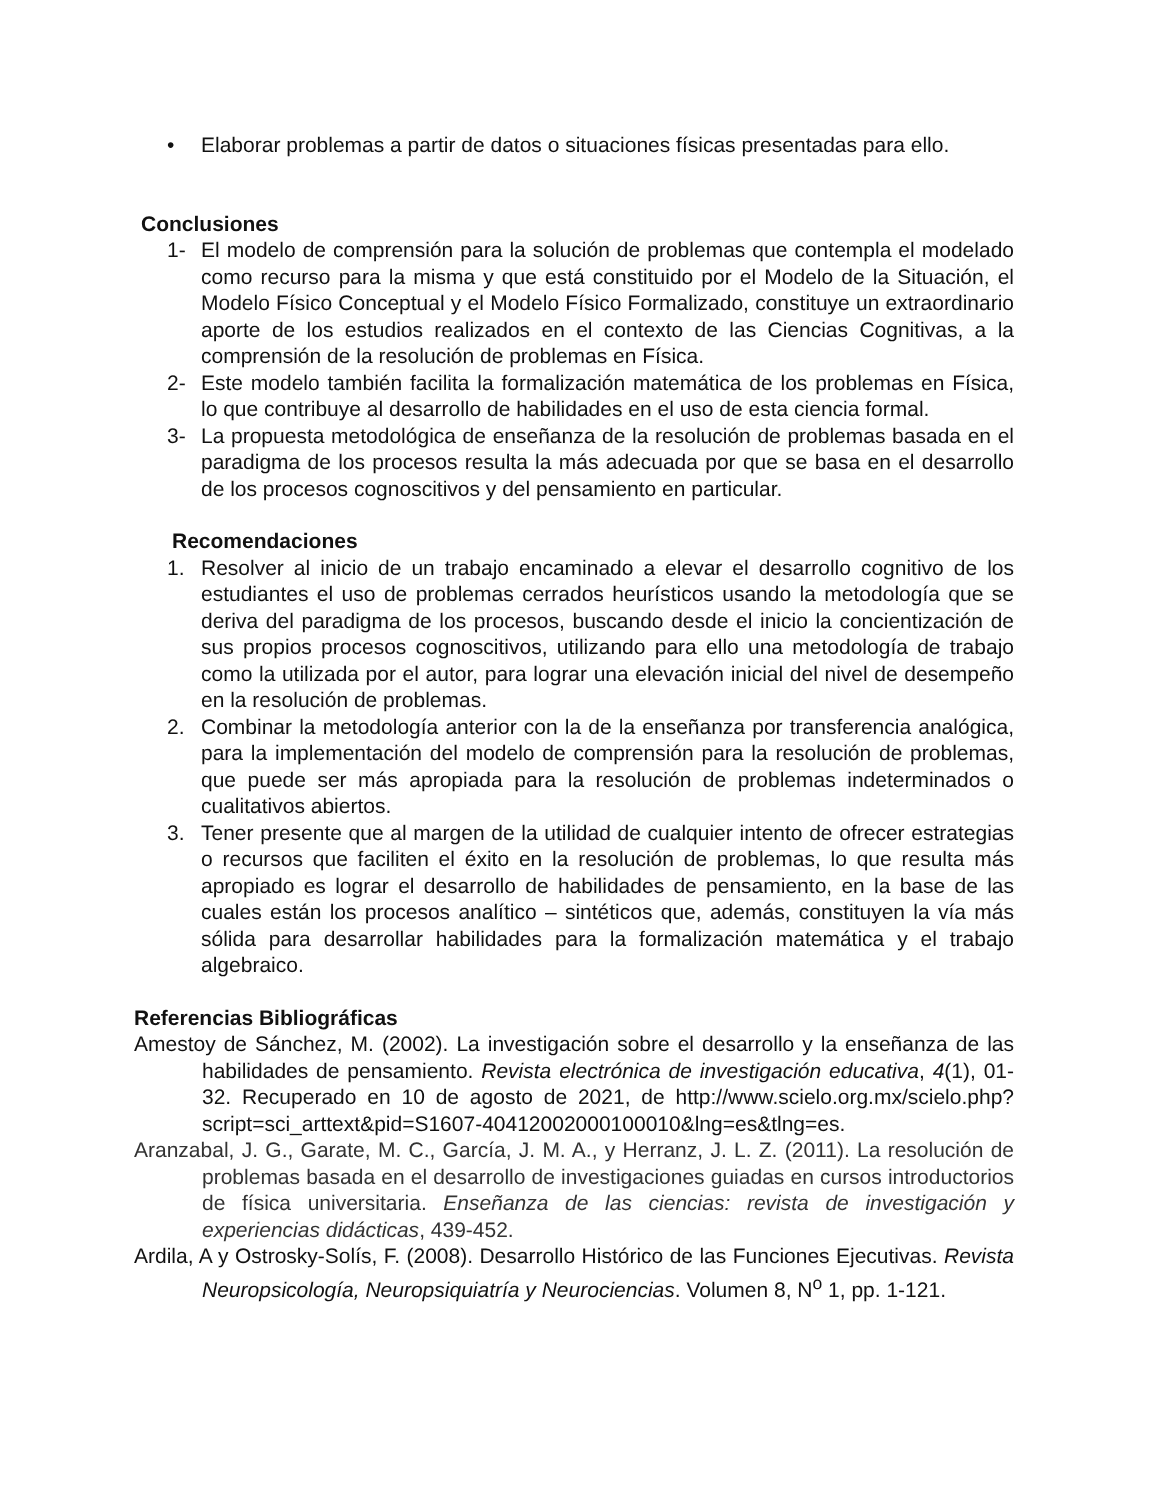• Elaborar problemas a partir de datos o situaciones físicas presentadas para ello.
Conclusiones
1- El modelo de comprensión para la solución de problemas que contempla el modelado como recurso para la misma y que está constituido por el Modelo de la Situación, el Modelo Físico Conceptual y el Modelo Físico Formalizado, constituye un extraordinario aporte de los estudios realizados en el contexto de las Ciencias Cognitivas, a la comprensión de la resolución de problemas en Física.
2- Este modelo también facilita la formalización matemática de los problemas en Física, lo que contribuye al desarrollo de habilidades en el uso de esta ciencia formal.
3- La propuesta metodológica de enseñanza de la resolución de problemas basada en el paradigma de los procesos resulta la más adecuada por que se basa en el desarrollo de los procesos cognoscitivos y del pensamiento en particular.
Recomendaciones
1. Resolver al inicio de un trabajo encaminado a elevar el desarrollo cognitivo de los estudiantes el uso de problemas cerrados heurísticos usando la metodología que se deriva del paradigma de los procesos, buscando desde el inicio la concientización de sus propios procesos cognoscitivos, utilizando para ello una metodología de trabajo como la utilizada por el autor, para lograr una elevación inicial del nivel de desempeño en la resolución de problemas.
2. Combinar la metodología anterior con la de la enseñanza por transferencia analógica, para la implementación del modelo de comprensión para la resolución de problemas, que puede ser más apropiada para la resolución de problemas indeterminados o cualitativos abiertos.
3. Tener presente que al margen de la utilidad de cualquier intento de ofrecer estrategias o recursos que faciliten el éxito en la resolución de problemas, lo que resulta más apropiado es lograr el desarrollo de habilidades de pensamiento, en la base de las cuales están los procesos analítico – sintéticos que, además, constituyen la vía más sólida para desarrollar habilidades para la formalización matemática y el trabajo algebraico.
Referencias Bibliográficas
Amestoy de Sánchez, M. (2002). La investigación sobre el desarrollo y la enseñanza de las habilidades de pensamiento. Revista electrónica de investigación educativa, 4(1), 01-32. Recuperado en 10 de agosto de 2021, de http://www.scielo.org.mx/scielo.php?script=sci_arttext&pid=S1607-40412002000100010&lng=es&tlng=es.
Aranzabal, J. G., Garate, M. C., García, J. M. A., y Herranz, J. L. Z. (2011). La resolución de problemas basada en el desarrollo de investigaciones guiadas en cursos introductorios de física universitaria. Enseñanza de las ciencias: revista de investigación y experiencias didácticas, 439-452.
Ardila, A y Ostrosky-Solís, F. (2008). Desarrollo Histórico de las Funciones Ejecutivas. Revista Neuropsicología, Neuropsiquiatría y Neurociencias. Volumen 8, N<sup>o</sup> 1, pp. 1-121.